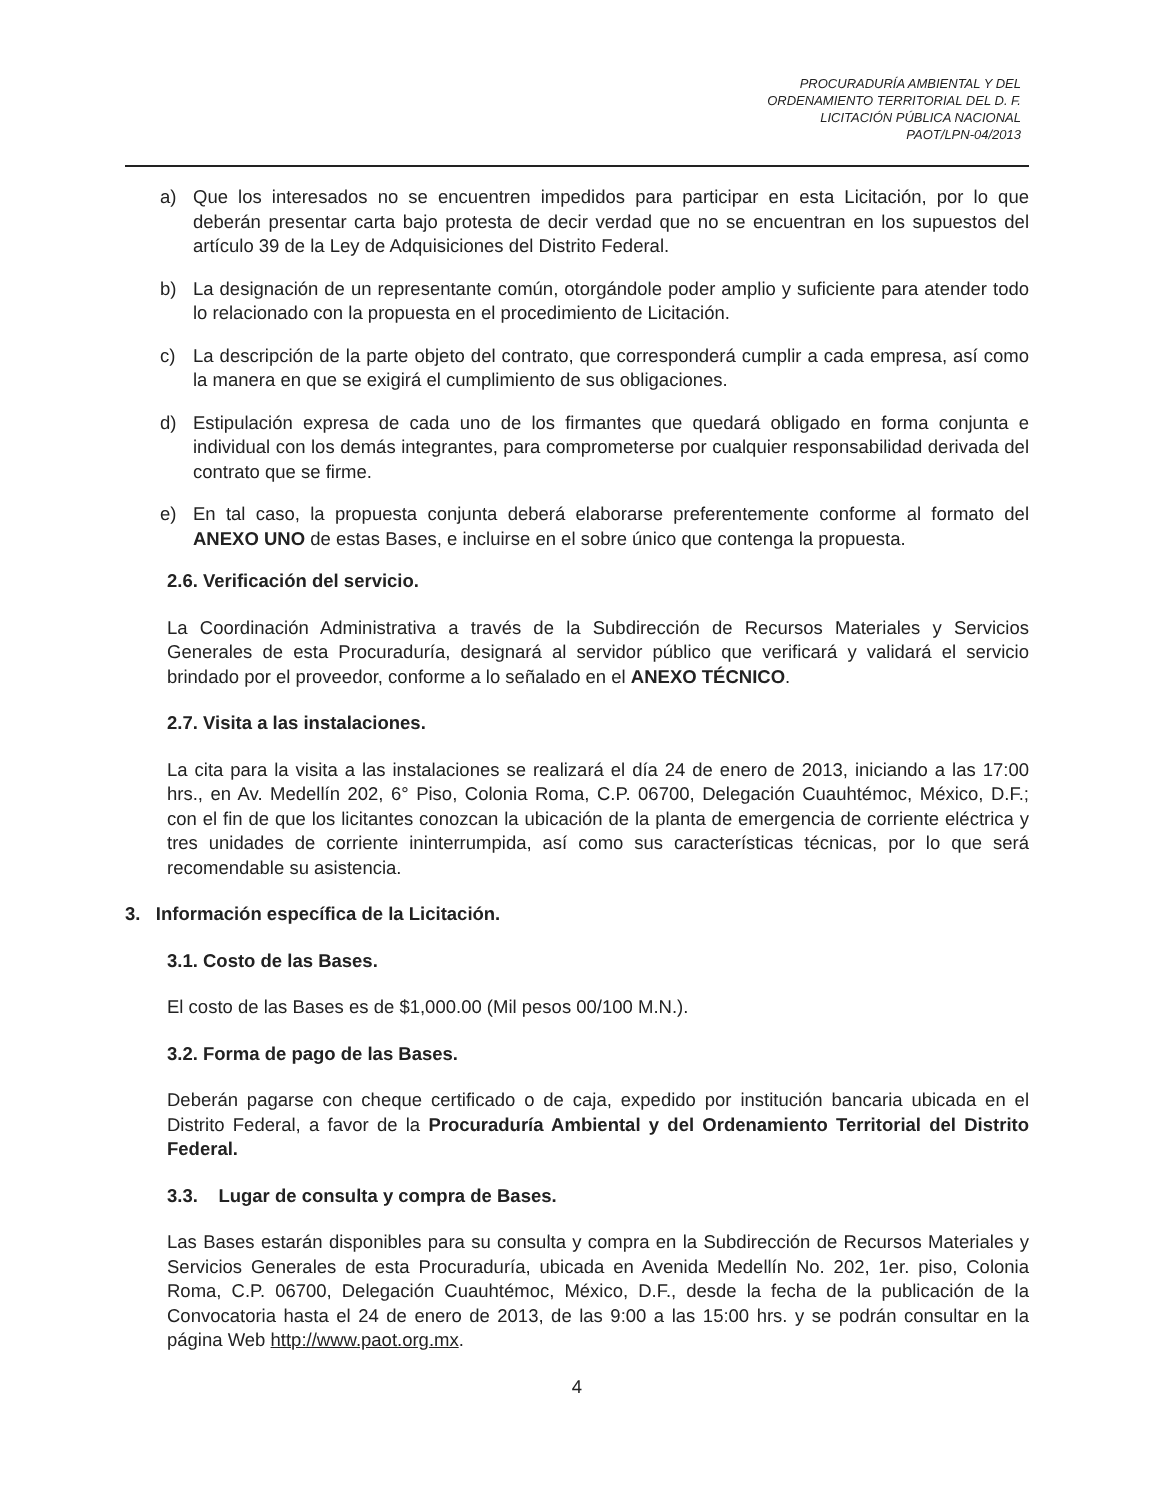PROCURADURÍA AMBIENTAL Y DEL
ORDENAMIENTO TERRITORIAL DEL D. F.
LICITACIÓN PÚBLICA NACIONAL
PAOT/LPN-04/2013
a) Que los interesados no se encuentren impedidos para participar en esta Licitación, por lo que deberán presentar carta bajo protesta de decir verdad que no se encuentran en los supuestos del artículo 39 de la Ley de Adquisiciones del Distrito Federal.
b) La designación de un representante común, otorgándole poder amplio y suficiente para atender todo lo relacionado con la propuesta en el procedimiento de Licitación.
c) La descripción de la parte objeto del contrato, que corresponderá cumplir a cada empresa, así como la manera en que se exigirá el cumplimiento de sus obligaciones.
d) Estipulación expresa de cada uno de los firmantes que quedará obligado en forma conjunta e individual con los demás integrantes, para comprometerse por cualquier responsabilidad derivada del contrato que se firme.
e) En tal caso, la propuesta conjunta deberá elaborarse preferentemente conforme al formato del ANEXO UNO de estas Bases, e incluirse en el sobre único que contenga la propuesta.
2.6. Verificación del servicio.
La Coordinación Administrativa a través de la Subdirección de Recursos Materiales y Servicios Generales de esta Procuraduría, designará al servidor público que verificará y validará el servicio brindado por el proveedor, conforme a lo señalado en el ANEXO TÉCNICO.
2.7. Visita a las instalaciones.
La cita para la visita a las instalaciones se realizará el día 24 de enero de 2013, iniciando a las 17:00 hrs., en Av. Medellín 202, 6° Piso, Colonia Roma, C.P. 06700, Delegación Cuauhtémoc, México, D.F.; con el fin de que los licitantes conozcan la ubicación de la planta de emergencia de corriente eléctrica y tres unidades de corriente ininterrumpida, así como sus características técnicas, por lo que será recomendable su asistencia.
3. Información específica de la Licitación.
3.1. Costo de las Bases.
El costo de las Bases es de $1,000.00 (Mil pesos 00/100 M.N.).
3.2. Forma de pago de las Bases.
Deberán pagarse con cheque certificado o de caja, expedido por institución bancaria ubicada en el Distrito Federal, a favor de la Procuraduría Ambiental y del Ordenamiento Territorial del Distrito Federal.
3.3. Lugar de consulta y compra de Bases.
Las Bases estarán disponibles para su consulta y compra en la Subdirección de Recursos Materiales y Servicios Generales de esta Procuraduría, ubicada en Avenida Medellín No. 202, 1er. piso, Colonia Roma, C.P. 06700, Delegación Cuauhtémoc, México, D.F., desde la fecha de la publicación de la Convocatoria hasta el 24 de enero de 2013, de las 9:00 a las 15:00 hrs. y se podrán consultar en la página Web http://www.paot.org.mx.
4